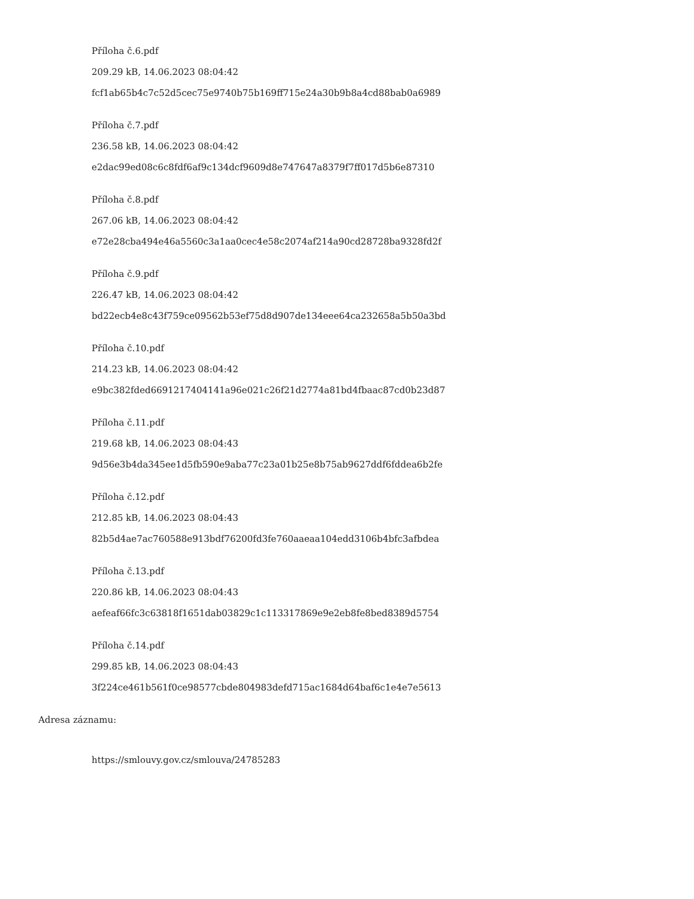Příloha č.6.pdf
209.29 kB, 14.06.2023 08:04:42
fcf1ab65b4c7c52d5cec75e9740b75b169ff715e24a30b9b8a4cd88bab0a6989
Příloha č.7.pdf
236.58 kB, 14.06.2023 08:04:42
e2dac99ed08c6c8fdf6af9c134dcf9609d8e747647a8379f7ff017d5b6e87310
Příloha č.8.pdf
267.06 kB, 14.06.2023 08:04:42
e72e28cba494e46a5560c3a1aa0cec4e58c2074af214a90cd28728ba9328fd2f
Příloha č.9.pdf
226.47 kB, 14.06.2023 08:04:42
bd22ecb4e8c43f759ce09562b53ef75d8d907de134eee64ca232658a5b50a3bd
Příloha č.10.pdf
214.23 kB, 14.06.2023 08:04:42
e9bc382fded6691217404141a96e021c26f21d2774a81bd4fbaac87cd0b23d87
Příloha č.11.pdf
219.68 kB, 14.06.2023 08:04:43
9d56e3b4da345ee1d5fb590e9aba77c23a01b25e8b75ab9627ddf6fddea6b2fe
Příloha č.12.pdf
212.85 kB, 14.06.2023 08:04:43
82b5d4ae7ac760588e913bdf76200fd3fe760aaeaa104edd3106b4bfc3afbdea
Příloha č.13.pdf
220.86 kB, 14.06.2023 08:04:43
aefeaf66fc3c63818f1651dab03829c1c113317869e9e2eb8fe8bed8389d5754
Příloha č.14.pdf
299.85 kB, 14.06.2023 08:04:43
3f224ce461b561f0ce98577cbde804983defd715ac1684d64baf6c1e4e7e5613
Adresa záznamu:
https://smlouvy.gov.cz/smlouva/24785283